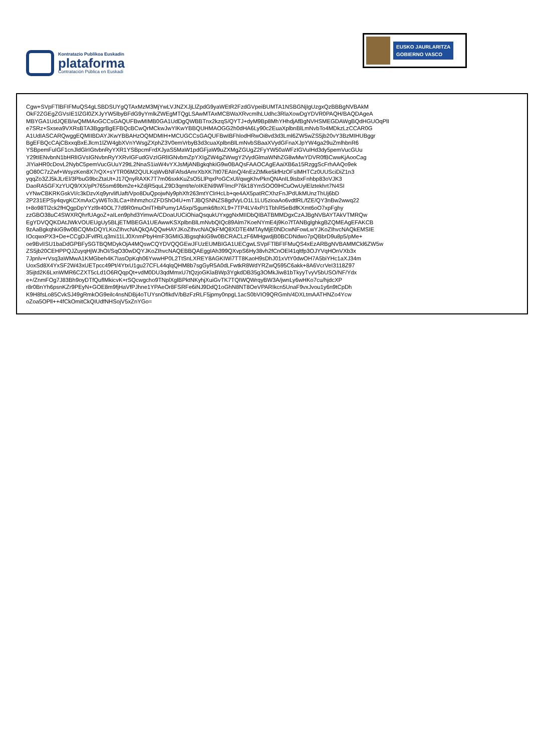Kontratazio Publikoa Euskadin
plataforma
Contratación Pública en Euskadi
EUSKO JAURLARITZA
GOBIERNO VASCO
Cgw+SVpFTlBFIFMuQS4gLSBDSUYgQTAxMzM3MjYwLVJNZXJjLlZpdG9yaWEtR2FzdGVpeiBUMTA1NSBGNjIgUzgxQzBBBgNVBAkM
OkF2ZGEgZGVsIE1lZGl0ZXJyYW5lbyBFdG9yYmlkZWEgMTQgLSAwMTAxMCBWaXRvcmlhLUdhc3RlaXowDgYDVR0PAQH/BAQDAgeA
MBYGA1UdJQEB/wQMMAoGCCsGAQUFBwMIMB0GA1UdDgQWBBTnx2kzqS/QYTJ+dyM9Bp8MhYHhdjAfBgNVHSMEGDAWgBQdHGUOqPlI
e7SRz+Sxsea9VXRsBTA3BggrBgEFBQcBCwQrMCkwJwYIKwYBBQUHMAOGG2h0dHA6Ly90c2EuaXplbnBlLmNvbTo4MDkzLzCCAR0G
A1UdIASCARQwggEQMIIBDAYJKwYBBAHzOQMDMIH+MCUGCCsGAQUFBwIBFhlodHRwOi8vd3d3Lml6ZW5wZS5jb20vY3BzMIHUBggr
BgEFBQcCAjCBxxqBxEJlcm1lZW4gbXVnYWsgZXphZ3V0emVrbyB3d3cuaXplbnBlLmNvbSBaaXVydGFnaXJpYW4ga29uZmlhbnR6
YSBpemFuIGF1cnJldGlrIGtvbnRyYXR1YSBpcmFrdXJyaS5MaW1pdGFjaW9uZXMgZGUgZ2FyYW50aWFzIGVuIHd3dy5pemVucGUu
Y29tIENvbnN1bHRlIGVsIGNvbnRyYXRvIGFudGVzIGRlIGNvbmZpYXIgZW4gZWwgY2VydGlmaWNhZG8wMwYDVR0fBCwwKjAooCag
JIYiaHR0cDovL2NybC5pemVucGUuY29tL2NnaS1iaW4vYXJsMjANBgkqhkiG9w0BAQsFAAOCAgEAaiXB6a15RzggScFrhAAQo9ek
gO80C7zZwf+WsyzKen8X7rQX+sYTR06M2QULKqWvBNFAfsdAmrXbXK7It07EAInQ/4nEzZtMke5kfHzOFslMHTCz0UUSciDiZ1n3
yqqZo3ZJ5kJLrEl/3PbuG9bcZtaUt+J17QnyRAXK7T7m06sxkKuZsO5LlPqxPoGCxUl/qwgKhvPknQNAnIL9isbxFnhbp83oVJK3
DaoRA5GFXzYUQ9/XX/pPt765sm69bm2e+kZdjR5quLZ9D3qmt/te/oIKENi9WFlmcP76k18YmSOO0lHCuOwUylElztekhrt7N4SI
vYNwCBKRKGskVI/c3kDzvXq9yrvlifUaft/Vpo8DuQpojwNy9phXfr263mtYClrHcLb+qe4AX5patRCXhzFnJPdUkMUnzThUj6bD
2P231EPSy4qvgKCXmAxCyW6To3LCa+IhhmzhcrZFDShO4U+mTJBQSNNZS8gdVyLO1L1LU5zioaAo6vdtlRL/fZE/QY3nBw2wwq22
t+8o98Tl2ck2fHQgpDpYYzl9r40OL77d9R0muOnlTHbPumy1A5xp/Sgumk6ftoXL9+7TP4LV4xP/1TbhR5eBdfKXmt6oO7xpFghy
zzGBO38uC4SWXRQhrfUAgoZ+aILen9phd3YimwA/CDoaUUCiOhiaQsqukUYxggNxMIIDbQIBATBMMDgxCzAJBgNVBAYTAkVTMRQw
EgYDVQQKDAtJWkVOUEUgUy5BLjETMBEGA1UEAwwKSXplbnBlLmNvbQIQc89Alm7KoeNYmE4j9Ko7fTANBglghkgBZQMEAgEFAKCB
9zAaBgkqhkiG9w0BCQMxDQYLKoZIhvcNAQkQAQQwHAYJKoZIhvcNAQkFMQ8XDTE4MTAyMjE0NDcwNFowLwYJKoZIhvcNAQkEMSIE
IOcqwxPX3+De+CCgDJFvifRLq3mi11LJ0XnmPbyHmF3GMIGJBgsqhkiG9w0BCRACLzF6MHgwdjB0BCDNdwo7pQBbrD9u8p5/pMe+
oe9BvlISU1baDdGPBFySGTBQMDykOjA4MQswCQYDVQQGEwJFUzEUMBIGA1UECgwLSVpFTlBFIFMuQS4xEzARBgNVBAMMCkl6ZW5w
ZS5jb20CEHPPQJZuyqHjWJhOI/SqO30wDQYJKoZIhvcNAQEBBQAEggIAh399QXvpS6Hy38vh2fCnOEl41qltfp3OJYVqHOnVXb3x
7Jpnlv+rVsq3aWMwA1KMGbeh4K7IasOpKqh06YwwHP0L2TtSnLXREY8AGKIWi7TT8KaoH9sDhJ01xVtY0dwOH7A5biYHc1aXJ34m
UoxSd8X4YxSF2W43xUETpcc49Pt/4YtxU1gu27CFL44qlqQHM8b7sgGyR5A0dLFwtkR8WdYRZwQ595C6akk+8A6VcrVeI3118Z97
35ijtd2K6LxnWMR6CZXT5cLd1O6RQqpQt+vdM0DU3qdMmxU7tQzjoGKlaBWp3YgkdDB35g3OMkJiw81bTkyyTvyV5bUSO/NF/Ydx
e+/ZnmFOg7J83Bh9oyDTfQuflMkicvK+rSQcwgcho9TNplXglBPktNKyhjXuiGvTK7TQIWQWrqyBW3A/jwnLy6wHKo7cu/hjdcXP
r8r0BnYh6psnKZr9PEyN+GOE8m9fjHaVfPJhne1YPAeOr8FSRFe6iNJ9DdQ1oGhN8NT8OeVPARIkcn5UnaF9vxJvou1y6n9tCpDh
K9H8fsLo85CvkSJ49gRmkOG9eilc4nsNDBj4oTUYsnOfIkdV/bBzFzRLF5jpmy0npgL1acS0bVIO9QRGmh/4DXLtmAATHNZo4Ycw
oZoa5OPll++4fCkOmitCkQIUdfNHSojV5xZnYGo=